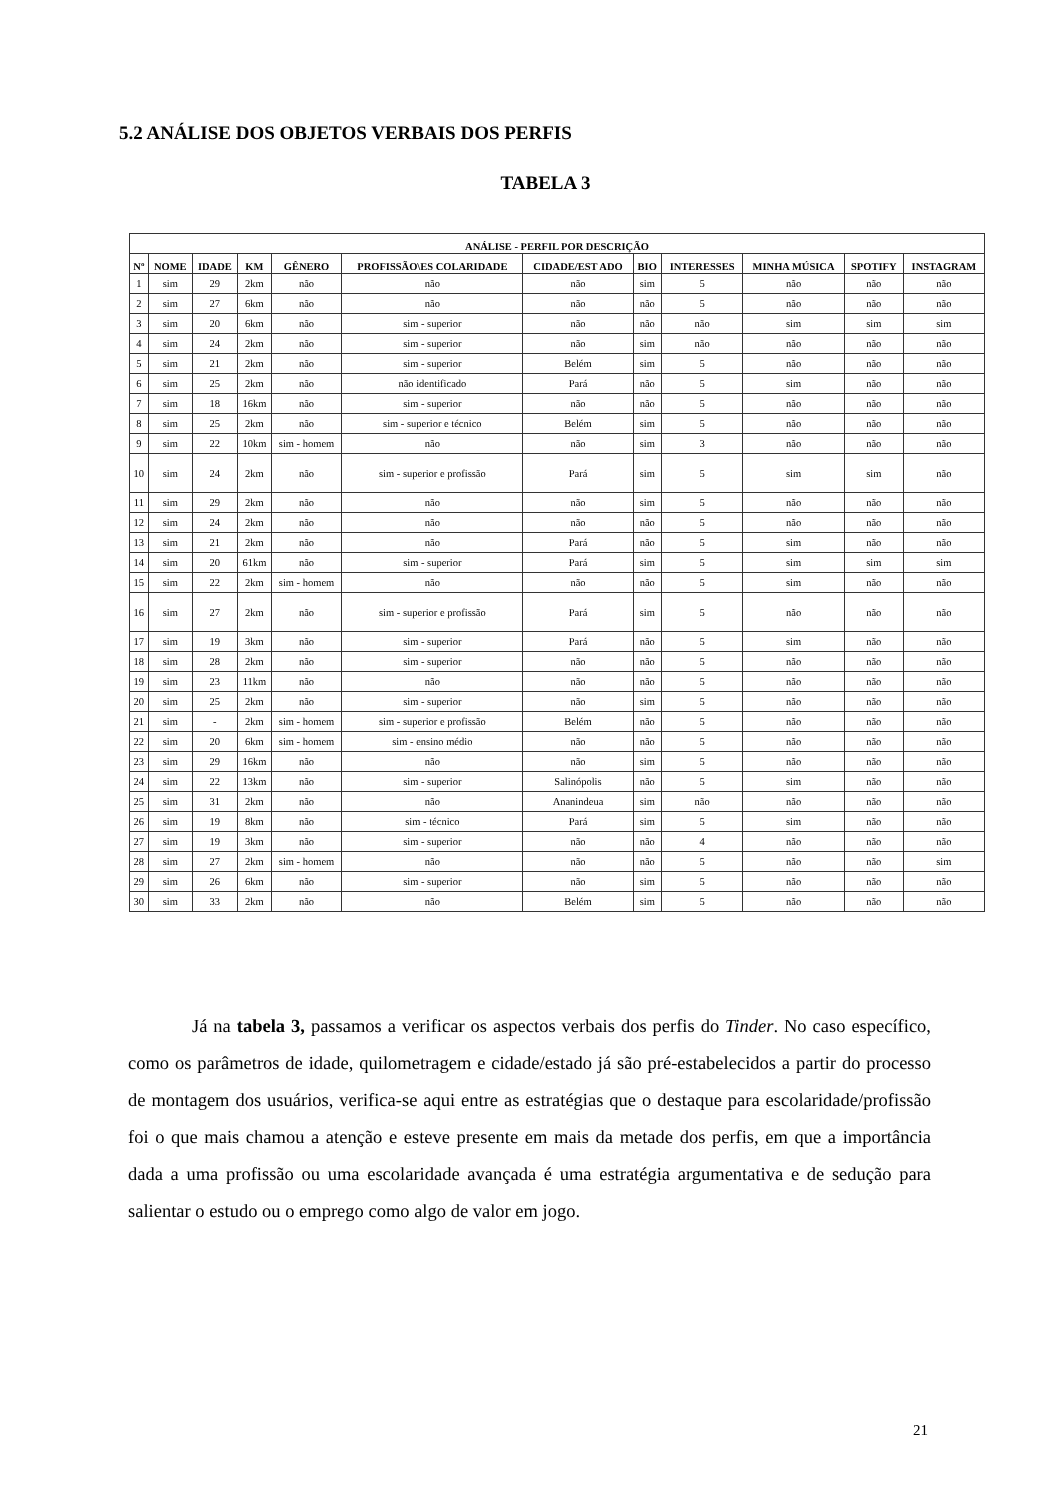5.2 ANÁLISE DOS OBJETOS VERBAIS DOS PERFIS
TABELA 3
| ANÁLISE - PERFIL POR DESCRIÇÃO | | | | | | | | | | | |
| --- | --- | --- | --- | --- | --- | --- | --- | --- | --- | --- | --- |
| Nº | NOME | IDADE | KM | GÊNERO | PROFISSÃO\ES COLARIDADE | CIDADE/EST ADO | BIO | INTERESSES | MINHA MÚSICA | SPOTIFY | INSTAGRAM |
| 1 | sim | 29 | 2km | não | não | não | sim | 5 | não | não | não |
| 2 | sim | 27 | 6km | não | não | não | não | 5 | não | não | não |
| 3 | sim | 20 | 6km | não | sim - superior | não | não | não | sim | sim | sim |
| 4 | sim | 24 | 2km | não | sim - superior | não | sim | não | não | não | não |
| 5 | sim | 21 | 2km | não | sim - superior | Belém | sim | 5 | não | não | não |
| 6 | sim | 25 | 2km | não | não identificado | Pará | não | 5 | sim | não | não |
| 7 | sim | 18 | 16km | não | sim - superior | não | não | 5 | não | não | não |
| 8 | sim | 25 | 2km | não | sim - superior e técnico | Belém | sim | 5 | não | não | não |
| 9 | sim | 22 | 10km | sim - homem | não | não | sim | 3 | não | não | não |
| 10 | sim | 24 | 2km | não | sim - superior e profissão | Pará | sim | 5 | sim | sim | não |
| 11 | sim | 29 | 2km | não | não | não | sim | 5 | não | não | não |
| 12 | sim | 24 | 2km | não | não | não | não | 5 | não | não | não |
| 13 | sim | 21 | 2km | não | não | Pará | não | 5 | sim | não | não |
| 14 | sim | 20 | 61km | não | sim - superior | Pará | sim | 5 | sim | sim | sim |
| 15 | sim | 22 | 2km | sim - homem | não | não | não | 5 | sim | não | não |
| 16 | sim | 27 | 2km | não | sim - superior e profissão | Pará | sim | 5 | não | não | não |
| 17 | sim | 19 | 3km | não | sim - superior | Pará | não | 5 | sim | não | não |
| 18 | sim | 28 | 2km | não | sim - superior | não | não | 5 | não | não | não |
| 19 | sim | 23 | 11km | não | não | não | não | 5 | não | não | não |
| 20 | sim | 25 | 2km | não | sim - superior | não | sim | 5 | não | não | não |
| 21 | sim | - | 2km | sim - homem | sim - superior e profissão | Belém | não | 5 | não | não | não |
| 22 | sim | 20 | 6km | sim - homem | sim - ensino médio | não | não | 5 | não | não | não |
| 23 | sim | 29 | 16km | não | não | não | sim | 5 | não | não | não |
| 24 | sim | 22 | 13km | não | sim - superior | Salinópolis | não | 5 | sim | não | não |
| 25 | sim | 31 | 2km | não | não | Ananindeua | sim | não | não | não | não |
| 26 | sim | 19 | 8km | não | sim - técnico | Pará | sim | 5 | sim | não | não |
| 27 | sim | 19 | 3km | não | sim - superior | não | não | 4 | não | não | não |
| 28 | sim | 27 | 2km | sim - homem | não | não | não | 5 | não | não | sim |
| 29 | sim | 26 | 6km | não | sim - superior | não | sim | 5 | não | não | não |
| 30 | sim | 33 | 2km | não | não | Belém | sim | 5 | não | não | não |
Já na tabela 3, passamos a verificar os aspectos verbais dos perfis do Tinder. No caso específico, como os parâmetros de idade, quilometragem e cidade/estado já são pré-estabelecidos a partir do processo de montagem dos usuários, verifica-se aqui entre as estratégias que o destaque para escolaridade/profissão foi o que mais chamou a atenção e esteve presente em mais da metade dos perfis, em que a importância dada a uma profissão ou uma escolaridade avançada é uma estratégia argumentativa e de sedução para salientar o estudo ou o emprego como algo de valor em jogo.
21